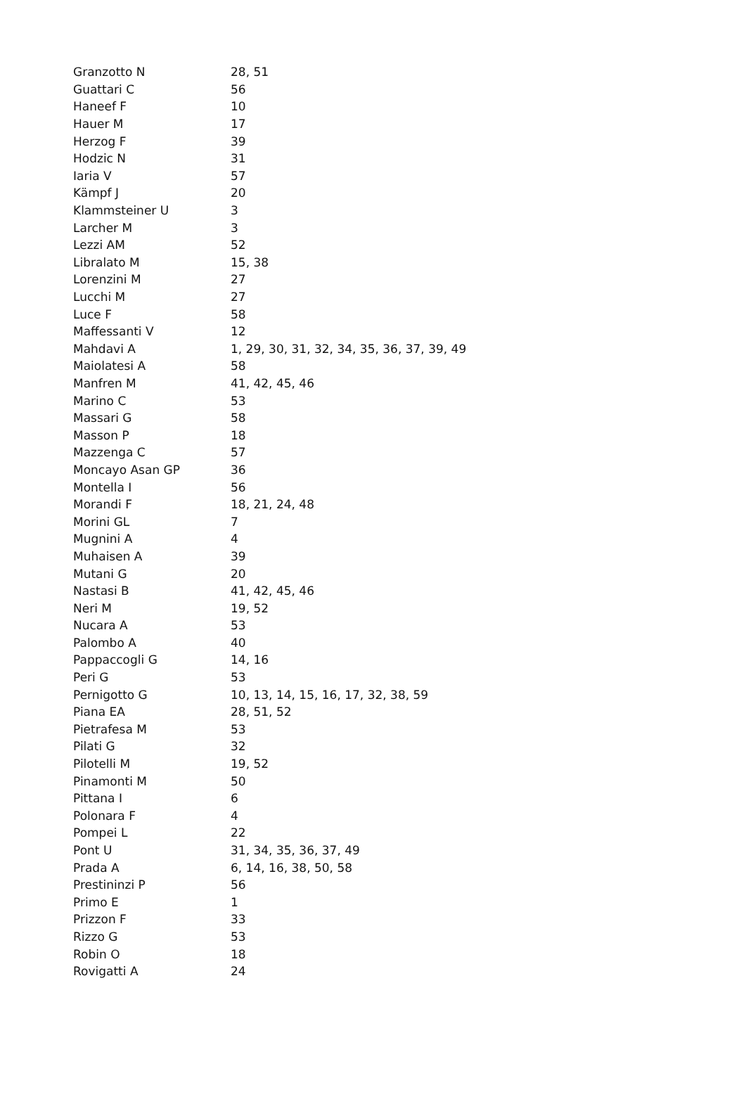| Granzotto N | 28, 51 |
| Guattari C | 56 |
| Haneef F | 10 |
| Hauer M | 17 |
| Herzog F | 39 |
| Hodzic N | 31 |
| Iaria V | 57 |
| Kämpf J | 20 |
| Klammsteiner U | 3 |
| Larcher M | 3 |
| Lezzi AM | 52 |
| Libralato M | 15, 38 |
| Lorenzini M | 27 |
| Lucchi M | 27 |
| Luce F | 58 |
| Maffessanti V | 12 |
| Mahdavi A | 1, 29, 30, 31, 32, 34, 35, 36, 37, 39, 49 |
| Maiolatesi A | 58 |
| Manfren M | 41, 42, 45, 46 |
| Marino C | 53 |
| Massari G | 58 |
| Masson P | 18 |
| Mazzenga C | 57 |
| Moncayo Asan GP | 36 |
| Montella I | 56 |
| Morandi F | 18, 21, 24, 48 |
| Morini GL | 7 |
| Mugnini A | 4 |
| Muhaisen A | 39 |
| Mutani G | 20 |
| Nastasi B | 41, 42, 45, 46 |
| Neri M | 19, 52 |
| Nucara A | 53 |
| Palombo A | 40 |
| Pappaccogli G | 14, 16 |
| Peri G | 53 |
| Pernigotto G | 10, 13, 14, 15, 16, 17, 32, 38, 59 |
| Piana EA | 28, 51, 52 |
| Pietrafesa M | 53 |
| Pilati G | 32 |
| Pilotelli M | 19, 52 |
| Pinamonti M | 50 |
| Pittana I | 6 |
| Polonara F | 4 |
| Pompei L | 22 |
| Pont U | 31, 34, 35, 36, 37, 49 |
| Prada A | 6, 14, 16, 38, 50, 58 |
| Prestininzi P | 56 |
| Primo E | 1 |
| Prizzon F | 33 |
| Rizzo G | 53 |
| Robin O | 18 |
| Rovigatti A | 24 |